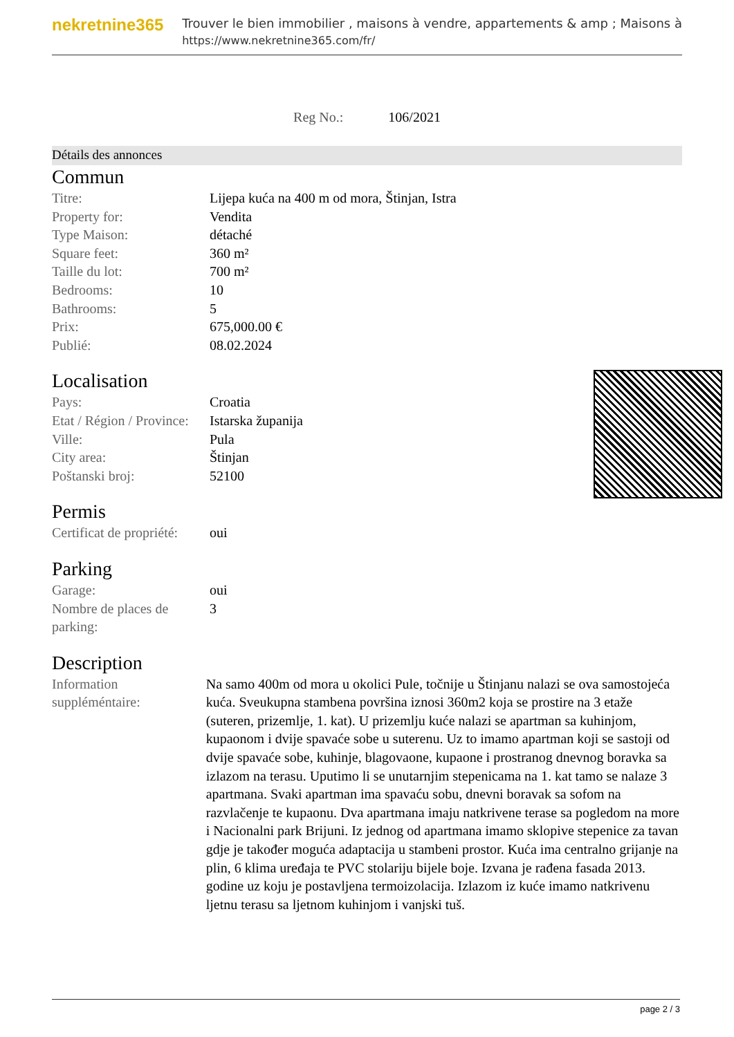nekretnine365
Trouver le bien immobilier , maisons à vendre, appartements & amp ; Maisons à
https://www.nekretnine365.com/fr/
Reg No.: 106/2021
Détails des annonces
Commun
| Titre: | Lijepa kuća na 400 m od mora, Štinjan, Istra |
| Property for: | Vendita |
| Type Maison: | détaché |
| Square feet: | 360 m² |
| Taille du lot: | 700 m² |
| Bedrooms: | 10 |
| Bathrooms: | 5 |
| Prix: | 675,000.00 € |
| Publié: | 08.02.2024 |
Localisation
| Pays: | Croatia |
| Etat / Région / Province: | Istarska županija |
| Ville: | Pula |
| City area: | Štinjan |
| Poštanski broj: | 52100 |
Permis
| Certificat de propriété: | oui |
Parking
| Garage: | oui |
| Nombre de places de parking: | 3 |
Description
| Information suppléméntaire: | Na samo 400m od mora u okolici Pule, točnije u Štinjanu nalazi se ova samostojeća kuća. Sveukupna stambena površina iznosi 360m2 koja se prostire na 3 etaže (suteren, prizemlje, 1. kat). U prizemlju kuće nalazi se apartman sa kuhinjom, kupaonom i dvije spavaće sobe u suterenu. Uz to imamo apartman koji se sastoji od dvije spavaće sobe, kuhinje, blagovaone, kupaone i prostranog dnevnog boravka sa izlazom na terasu. Uputimo li se unutarnjim stepenicama na 1. kat tamo se nalaze 3 apartmana. Svaki apartman ima spavaću sobu, dnevni boravak sa sofom na razvlačenje te kupaonu. Dva apartmana imaju natkrivene terase sa pogledom na more i Nacionalni park Brijuni. Iz jednog od apartmana imamo sklopive stepenice za tavan gdje je također moguća adaptacija u stambeni prostor. Kuća ima centralno grijanje na plin, 6 klima uređaja te PVC stolariju bijele boje. Izvana je rađena fasada 2013. godine uz koju je postavljena termoizolacija. Izlazom iz kuće imamo natkrivenu ljetnu terasu sa ljetnom kuhinjom i vanjski tuš. |
page 2 / 3